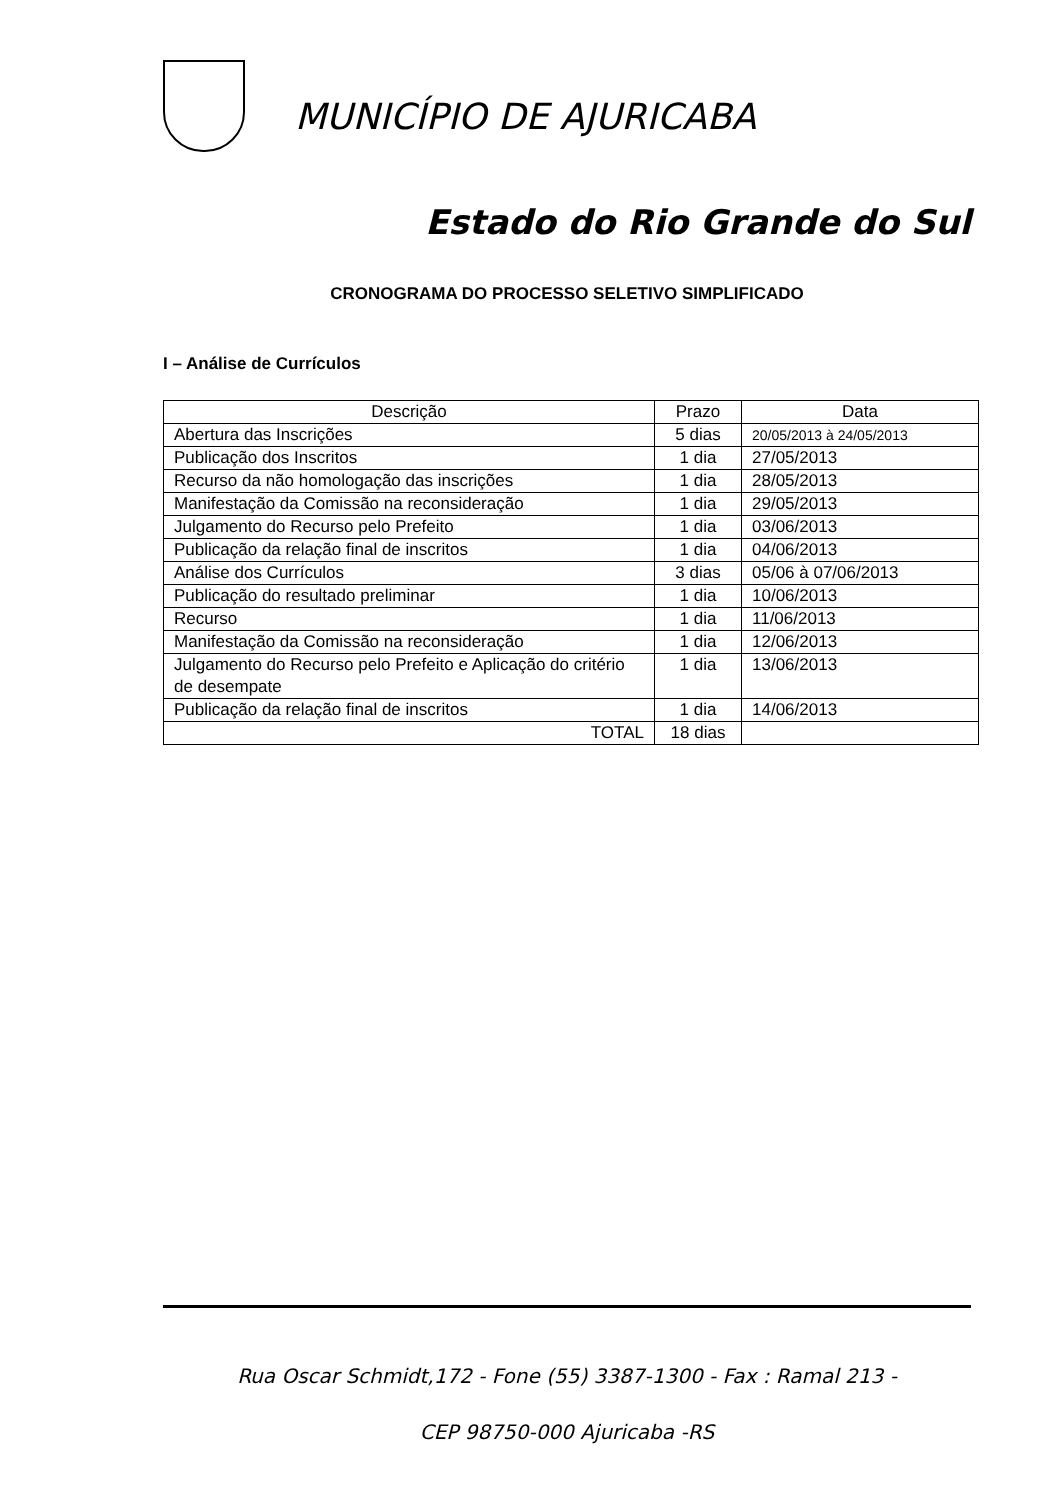MUNICÍPIO DE AJURICABA
Estado do Rio Grande do Sul
CRONOGRAMA DO PROCESSO SELETIVO SIMPLIFICADO
I – Análise de Currículos
| Descrição | Prazo | Data |
| --- | --- | --- |
| Abertura das Inscrições | 5 dias | 20/05/2013 à 24/05/2013 |
| Publicação dos Inscritos | 1 dia | 27/05/2013 |
| Recurso da não homologação das inscrições | 1 dia | 28/05/2013 |
| Manifestação da Comissão na reconsideração | 1 dia | 29/05/2013 |
| Julgamento do Recurso pelo Prefeito | 1 dia | 03/06/2013 |
| Publicação da relação final de inscritos | 1 dia | 04/06/2013 |
| Análise dos Currículos | 3 dias | 05/06 à 07/06/2013 |
| Publicação do resultado preliminar | 1 dia | 10/06/2013 |
| Recurso | 1 dia | 11/06/2013 |
| Manifestação da Comissão na reconsideração | 1 dia | 12/06/2013 |
| Julgamento do Recurso pelo Prefeito e Aplicação do critério de desempate | 1 dia | 13/06/2013 |
| Publicação da relação final de inscritos | 1 dia | 14/06/2013 |
| TOTAL | 18 dias | |
Rua Oscar Schmidt,172 - Fone (55) 3387-1300 - Fax : Ramal 213 -
CEP 98750-000 Ajuricaba -RS